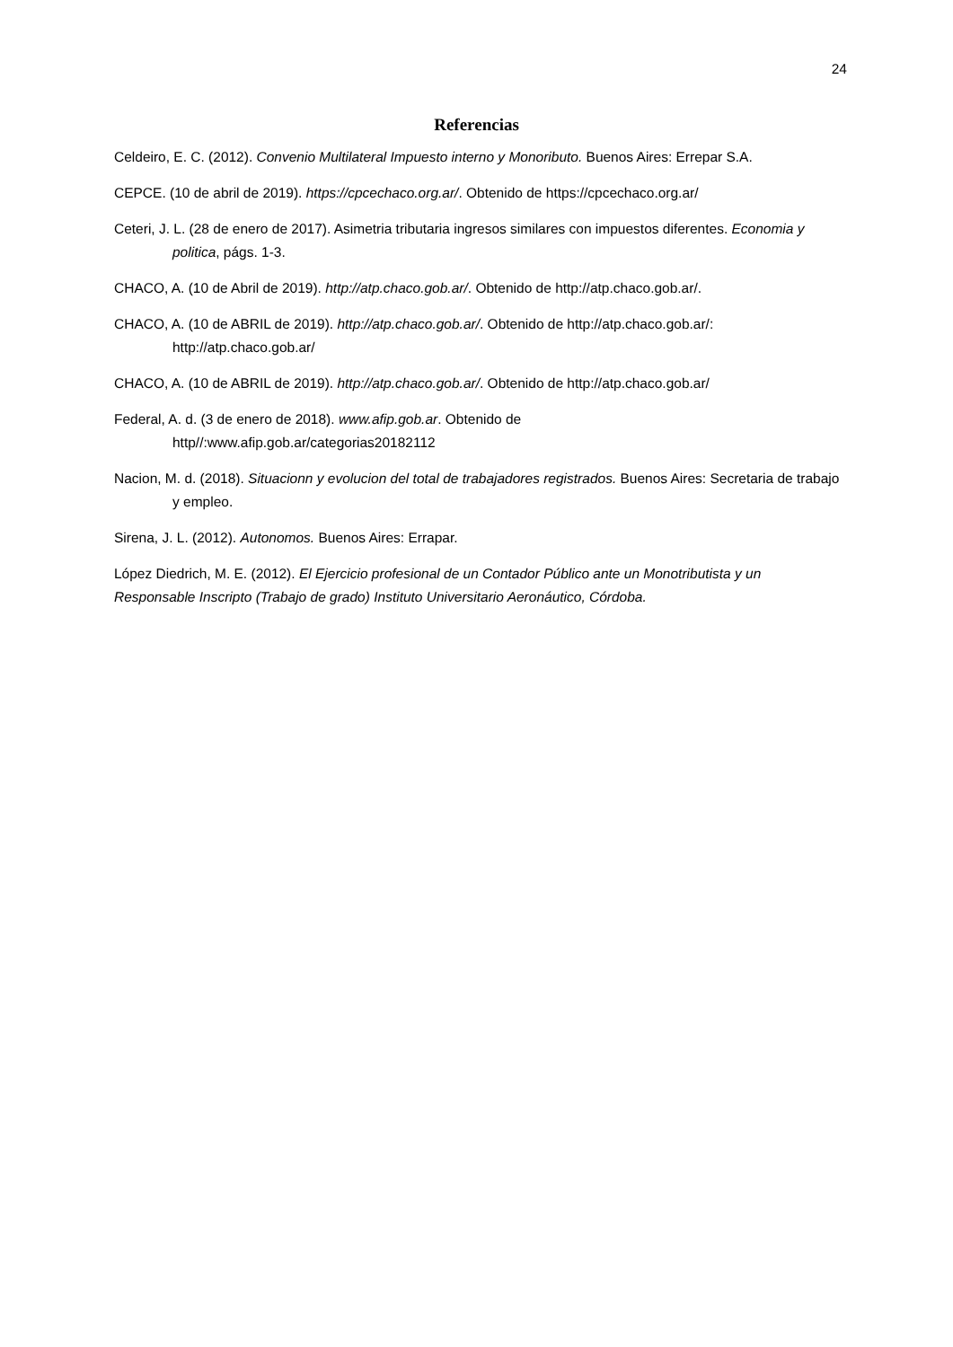24
Referencias
Celdeiro, E. C. (2012). Convenio Multilateral Impuesto interno y Monoributo. Buenos Aires: Errepar S.A.
CEPCE. (10 de abril de 2019). https://cpcechaco.org.ar/. Obtenido de https://cpcechaco.org.ar/
Ceteri, J. L. (28 de enero de 2017). Asimetria tributaria ingresos similares con impuestos diferentes. Economia y politica, págs. 1-3.
CHACO, A. (10 de Abril de 2019). http://atp.chaco.gob.ar/. Obtenido de http://atp.chaco.gob.ar/.
CHACO, A. (10 de ABRIL de 2019). http://atp.chaco.gob.ar/. Obtenido de http://atp.chaco.gob.ar/: http://atp.chaco.gob.ar/
CHACO, A. (10 de ABRIL de 2019). http://atp.chaco.gob.ar/. Obtenido de http://atp.chaco.gob.ar/
Federal, A. d. (3 de enero de 2018). www.afip.gob.ar. Obtenido de
http//:www.afip.gob.ar/categorias20182112
Nacion, M. d. (2018). Situacionn y evolucion del total de trabajadores registrados. Buenos Aires: Secretaria de trabajo y empleo.
Sirena, J. L. (2012). Autonomos. Buenos Aires: Errapar.
López Diedrich, M. E. (2012). El Ejercicio profesional de un Contador Público ante un Monotributista y un Responsable Inscripto (Trabajo de grado) Instituto Universitario Aeronáutico, Córdoba.